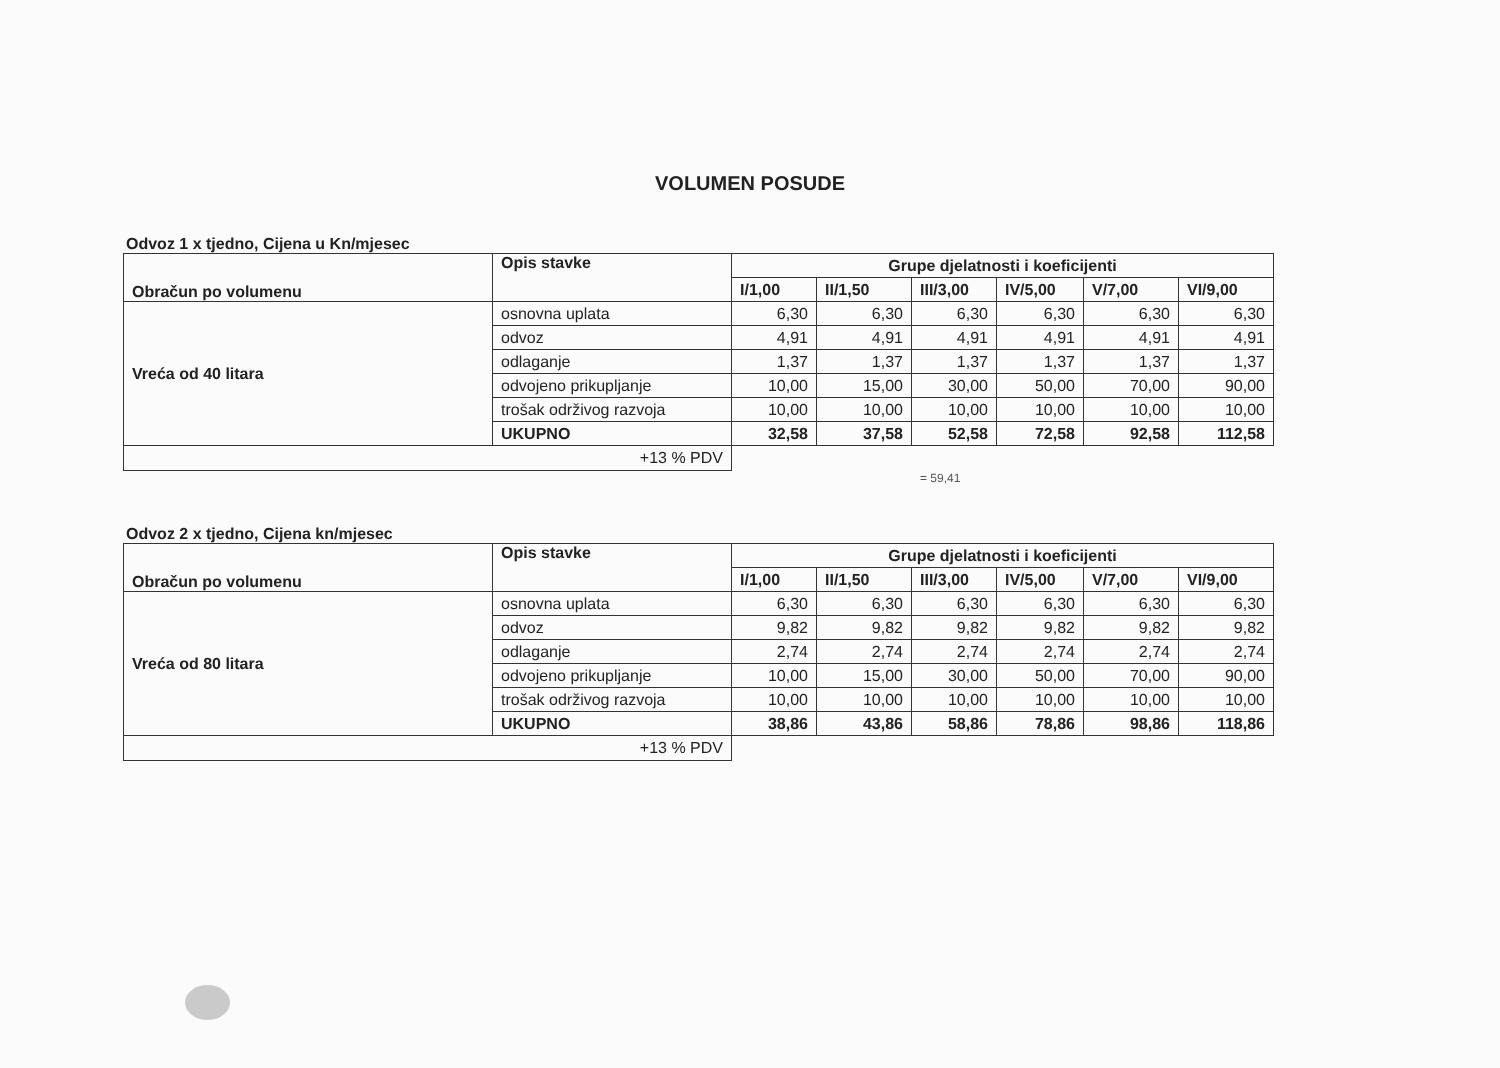VOLUMEN POSUDE
Odvoz 1 x tjedno, Cijena u Kn/mjesec
| Obračun po volumenu | Opis stavke | Grupe djelatnosti i koeficijenti | | | | | |
| --- | --- | --- | --- | --- | --- | --- | --- |
| | | I/1,00 | II/1,50 | III/3,00 | IV/5,00 | V/7,00 | VI/9,00 |
| Vreća od 40 litara | osnovna uplata | 6,30 | 6,30 | 6,30 | 6,30 | 6,30 | 6,30 |
| | odvoz | 4,91 | 4,91 | 4,91 | 4,91 | 4,91 | 4,91 |
| | odlaganje | 1,37 | 1,37 | 1,37 | 1,37 | 1,37 | 1,37 |
| | odvojeno prikupljanje | 10,00 | 15,00 | 30,00 | 50,00 | 70,00 | 90,00 |
| | trošak održivog razvoja | 10,00 | 10,00 | 10,00 | 10,00 | 10,00 | 10,00 |
| | UKUPNO | 32,58 | 37,58 | 52,58 | 72,58 | 92,58 | 112,58 |
| +13 % PDV | | | | | | | |
= 59,41
Odvoz 2 x tjedno, Cijena kn/mjesec
| Obračun po volumenu | Opis stavke | Grupe djelatnosti i koeficijenti | | | | | |
| --- | --- | --- | --- | --- | --- | --- | --- |
| | | I/1,00 | II/1,50 | III/3,00 | IV/5,00 | V/7,00 | VI/9,00 |
| Vreća od 80 litara | osnovna uplata | 6,30 | 6,30 | 6,30 | 6,30 | 6,30 | 6,30 |
| | odvoz | 9,82 | 9,82 | 9,82 | 9,82 | 9,82 | 9,82 |
| | odlaganje | 2,74 | 2,74 | 2,74 | 2,74 | 2,74 | 2,74 |
| | odvojeno prikupljanje | 10,00 | 15,00 | 30,00 | 50,00 | 70,00 | 90,00 |
| | trošak održivog razvoja | 10,00 | 10,00 | 10,00 | 10,00 | 10,00 | 10,00 |
| | UKUPNO | 38,86 | 43,86 | 58,86 | 78,86 | 98,86 | 118,86 |
| +13 % PDV | | | | | | | |